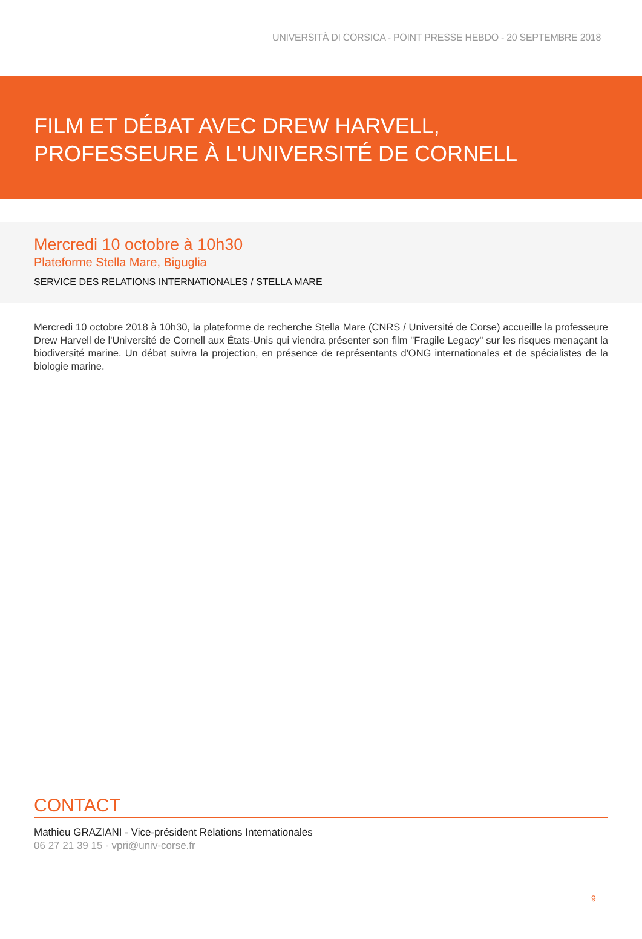UNIVERSITÀ DI CORSICA - POINT PRESSE HEBDO - 20 SEPTEMBRE 2018
FILM ET DÉBAT AVEC DREW HARVELL, PROFESSEURE À L'UNIVERSITÉ DE CORNELL
Mercredi 10 octobre à 10h30
Plateforme Stella Mare, Biguglia
SERVICE DES RELATIONS INTERNATIONALES / STELLA MARE
Mercredi 10 octobre 2018 à 10h30, la plateforme de recherche Stella Mare (CNRS / Université de Corse) accueille la professeure Drew Harvell de l'Université de Cornell aux États-Unis qui viendra présenter son film "Fragile Legacy" sur les risques menaçant la biodiversité marine. Un débat suivra la projection, en présence de représentants d'ONG internationales et de spécialistes de la biologie marine.
CONTACT
Mathieu GRAZIANI - Vice-président Relations Internationales
06 27 21 39 15 - vpri@univ-corse.fr
9